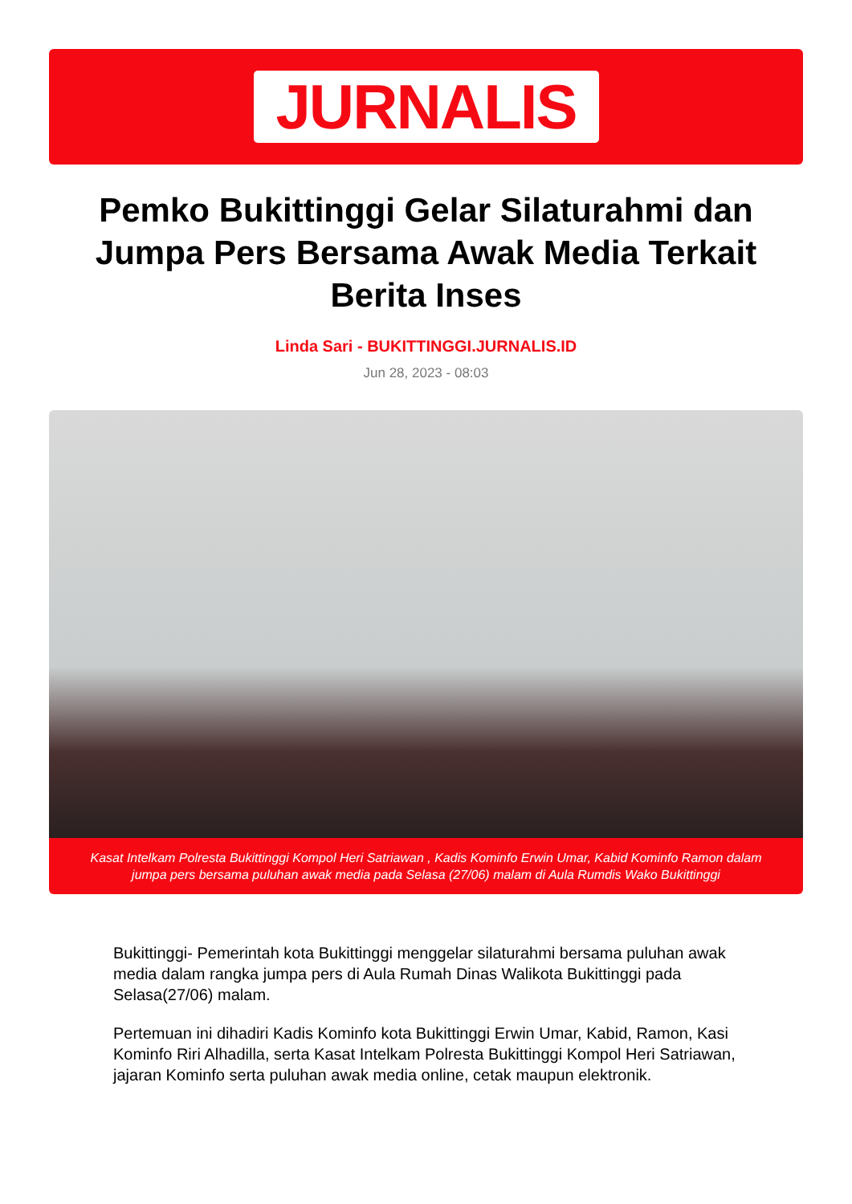JURNALIS
Pemko Bukittinggi Gelar Silaturahmi dan Jumpa Pers Bersama Awak Media Terkait Berita Inses
Linda Sari - BUKITTINGGI.JURNALIS.ID
Jun 28, 2023 - 08:03
Kasat Intelkam Polresta Bukittinggi Kompol Heri Satriawan , Kadis Kominfo Erwin Umar, Kabid Kominfo Ramon dalam jumpa pers bersama puluhan awak media pada Selasa (27/06) malam di Aula Rumdis Wako Bukittinggi
Bukittinggi- Pemerintah kota Bukittinggi menggelar silaturahmi bersama puluhan awak media dalam rangka jumpa pers di Aula Rumah Dinas Walikota Bukittinggi pada Selasa(27/06) malam.
Pertemuan ini dihadiri Kadis Kominfo kota Bukittinggi Erwin Umar, Kabid, Ramon, Kasi Kominfo Riri Alhadilla, serta Kasat Intelkam Polresta Bukittinggi Kompol Heri Satriawan, jajaran Kominfo serta puluhan awak media online, cetak maupun elektronik.